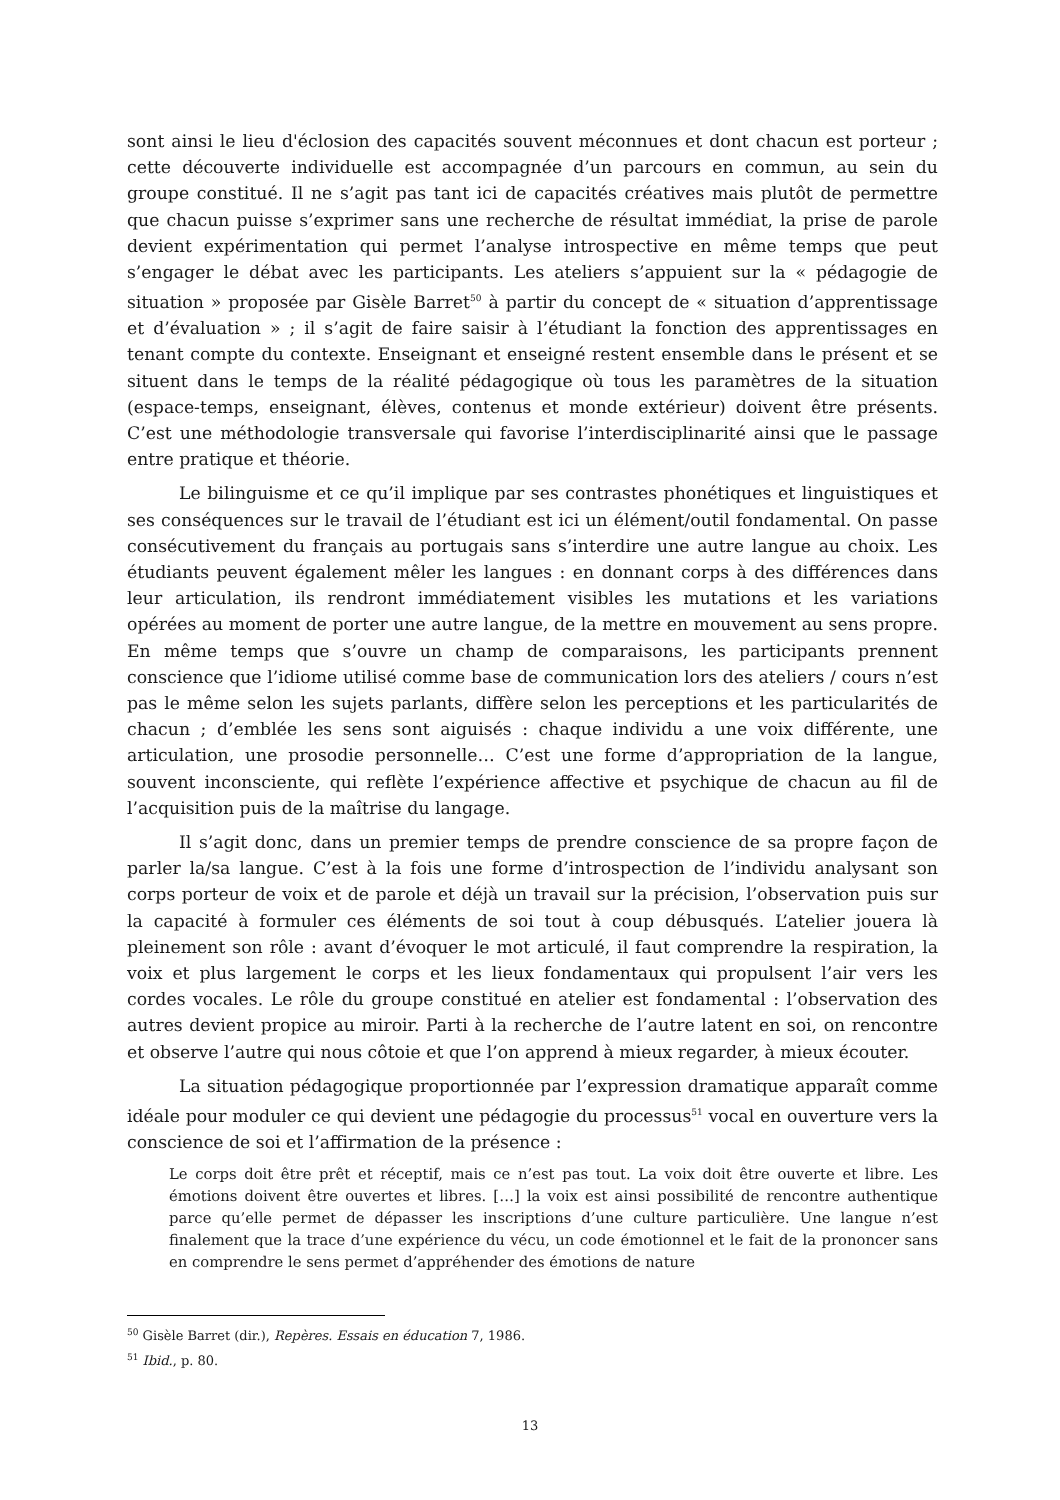sont ainsi le lieu d'éclosion des capacités souvent méconnues et dont chacun est porteur ; cette découverte individuelle est accompagnée d’un parcours en commun, au sein du groupe constitué. Il ne s’agit pas tant ici de capacités créatives mais plutôt de permettre que chacun puisse s’exprimer sans une recherche de résultat immédiat, la prise de parole devient expérimentation qui permet l’analyse introspective en même temps que peut s’engager le débat avec les participants. Les ateliers s’appuient sur la « pédagogie de situation » proposée par Gisèle Barret<sup>50</sup> à partir du concept de « situation d’apprentissage et d’évaluation » ; il s’agit de faire saisir à l’étudiant la fonction des apprentissages en tenant compte du contexte. Enseignant et enseigné restent ensemble dans le présent et se situent dans le temps de la réalité pédagogique où tous les paramètres de la situation (espace-temps, enseignant, élèves, contenus et monde extérieur) doivent être présents. C’est une méthodologie transversale qui favorise l’interdisciplinarité ainsi que le passage entre pratique et théorie.
Le bilinguisme et ce qu’il implique par ses contrastes phonétiques et linguistiques et ses conséquences sur le travail de l’étudiant est ici un élément/outil fondamental. On passe consécutivement du français au portugais sans s’interdire une autre langue au choix. Les étudiants peuvent également mêler les langues : en donnant corps à des différences dans leur articulation, ils rendront immédiatement visibles les mutations et les variations opérées au moment de porter une autre langue, de la mettre en mouvement au sens propre. En même temps que s’ouvre un champ de comparaisons, les participants prennent conscience que l’idiome utilisé comme base de communication lors des ateliers / cours n’est pas le même selon les sujets parlants, diffère selon les perceptions et les particularités de chacun ; d’emblée les sens sont aiguisés : chaque individu a une voix différente, une articulation, une prosodie personnelle… C’est une forme d’appropriation de la langue, souvent inconsciente, qui reflète l’expérience affective et psychique de chacun au fil de l’acquisition puis de la maîtrise du langage.
Il s’agit donc, dans un premier temps de prendre conscience de sa propre façon de parler la/sa langue. C’est à la fois une forme d’introspection de l’individu analysant son corps porteur de voix et de parole et déjà un travail sur la précision, l’observation puis sur la capacité à formuler ces éléments de soi tout à coup débusqués. L’atelier jouera là pleinement son rôle : avant d’évoquer le mot articulé, il faut comprendre la respiration, la voix et plus largement le corps et les lieux fondamentaux qui propulsent l’air vers les cordes vocales. Le rôle du groupe constitué en atelier est fondamental : l’observation des autres devient propice au miroir. Parti à la recherche de l’autre latent en soi, on rencontre et observe l’autre qui nous côtoie et que l’on apprend à mieux regarder, à mieux écouter.
La situation pédagogique proportionnée par l’expression dramatique apparaît comme idéale pour moduler ce qui devient une pédagogie du processus<sup>51</sup> vocal en ouverture vers la conscience de soi et l’affirmation de la présence :
Le corps doit être prêt et réceptif, mais ce n’est pas tout. La voix doit être ouverte et libre. Les émotions doivent être ouvertes et libres. […] la voix est ainsi possibilité de rencontre authentique parce qu’elle permet de dépasser les inscriptions d’une culture particulière. Une langue n’est finalement que la trace d’une expérience du vécu, un code émotionnel et le fait de la prononcer sans en comprendre le sens permet d’appréhender des émotions de nature
<sup>50</sup> Gisèle Barret (dir.), Repères. Essais en éducation 7, 1986.
<sup>51</sup> Ibid., p. 80.
13